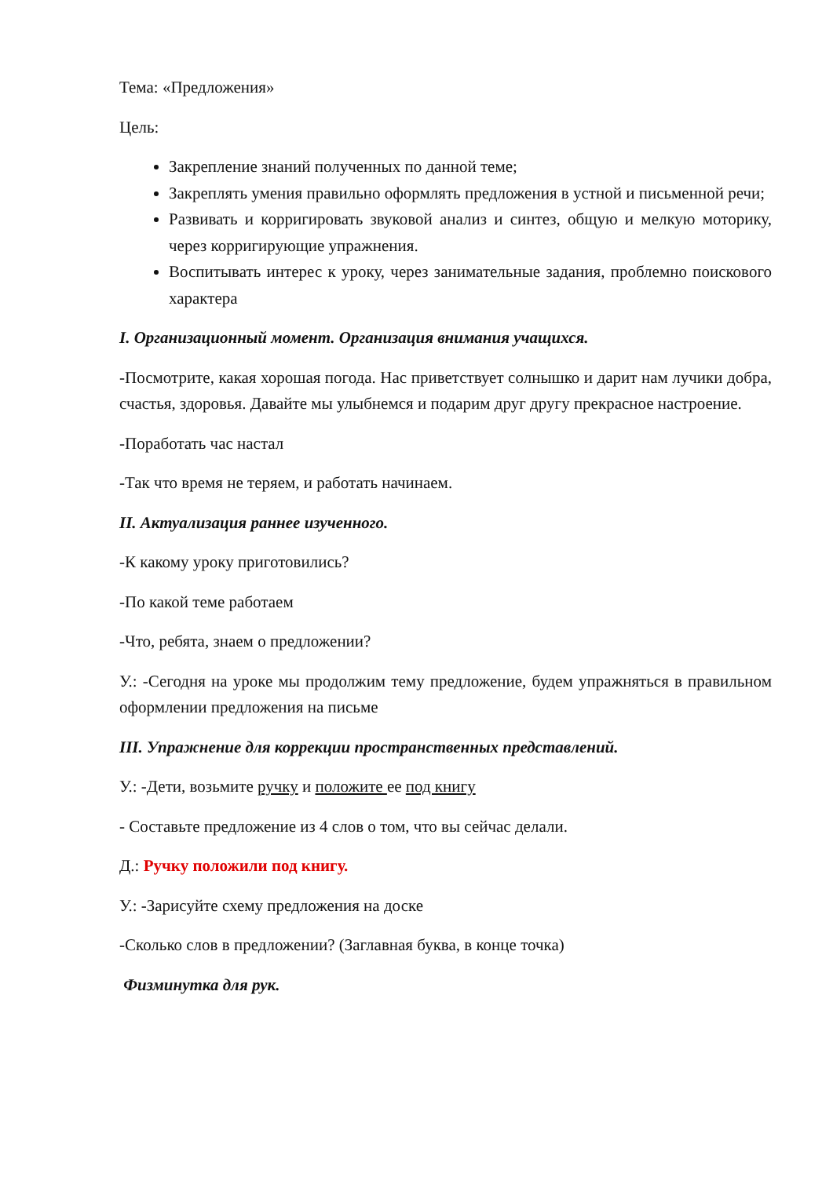Тема: «Предложения»
Цель:
Закрепление знаний полученных по данной теме;
Закреплять умения правильно оформлять предложения в устной и письменной речи;
Развивать и корригировать звуковой анализ и синтез, общую и мелкую моторику, через корригирующие упражнения.
Воспитывать интерес к уроку, через занимательные задания, проблемно поискового характера
I. Организационный момент. Организация внимания учащихся.
-Посмотрите, какая хорошая погода. Нас приветствует солнышко и дарит нам лучики добра, счастья, здоровья. Давайте мы улыбнемся и подарим друг другу прекрасное настроение.
-Поработать час настал
-Так что время не теряем, и работать начинаем.
II. Актуализация раннее изученного.
-К какому уроку приготовились?
-По какой теме работаем
-Что, ребята, знаем о предложении?
У.: -Сегодня на уроке мы продолжим тему предложение, будем упражняться в правильном оформлении предложения на письме
III. Упражнение для коррекции пространственных представлений.
У.: -Дети, возьмите ручку и положите ее под книгу
- Составьте предложение из 4 слов о том, что вы сейчас делали.
Д.: Ручку положили под книгу.
У.: -Зарисуйте схему предложения на доске
-Сколько слов в предложении? (Заглавная буква, в конце точка)
Физминутка для рук.